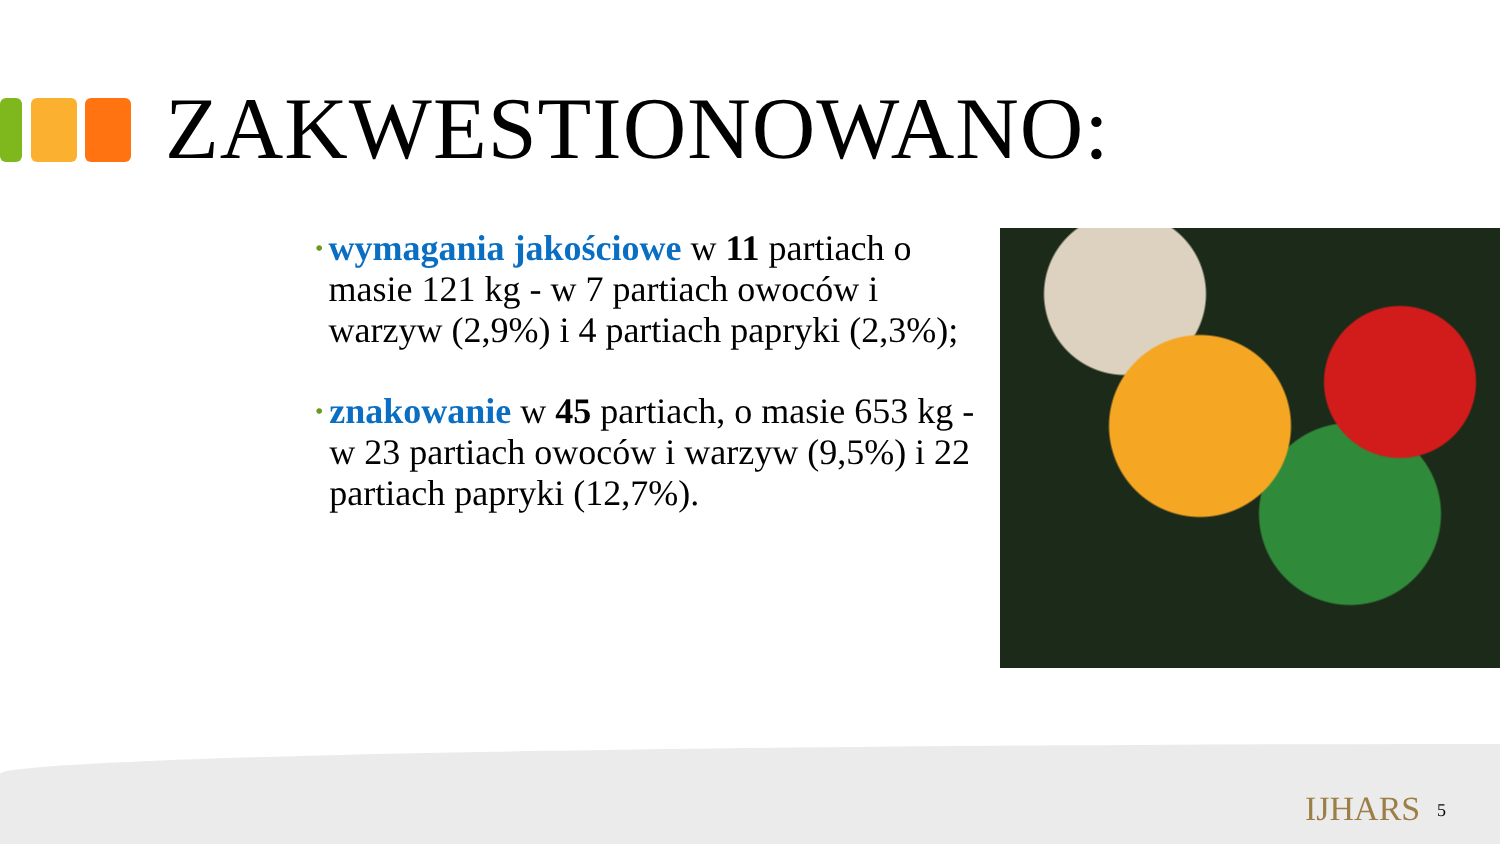ZAKWESTIONOWANO:
•
wymagania jakościowe w 11 partiach o masie 121 kg - w 7 partiach owoców i warzyw (2,9%) i 4 partiach papryki (2,3%);
•
znakowanie w 45 partiach, o masie 653 kg - w 23 partiach owoców i warzyw (9,5%) i 22 partiach papryki (12,7%).
IJHARS 5